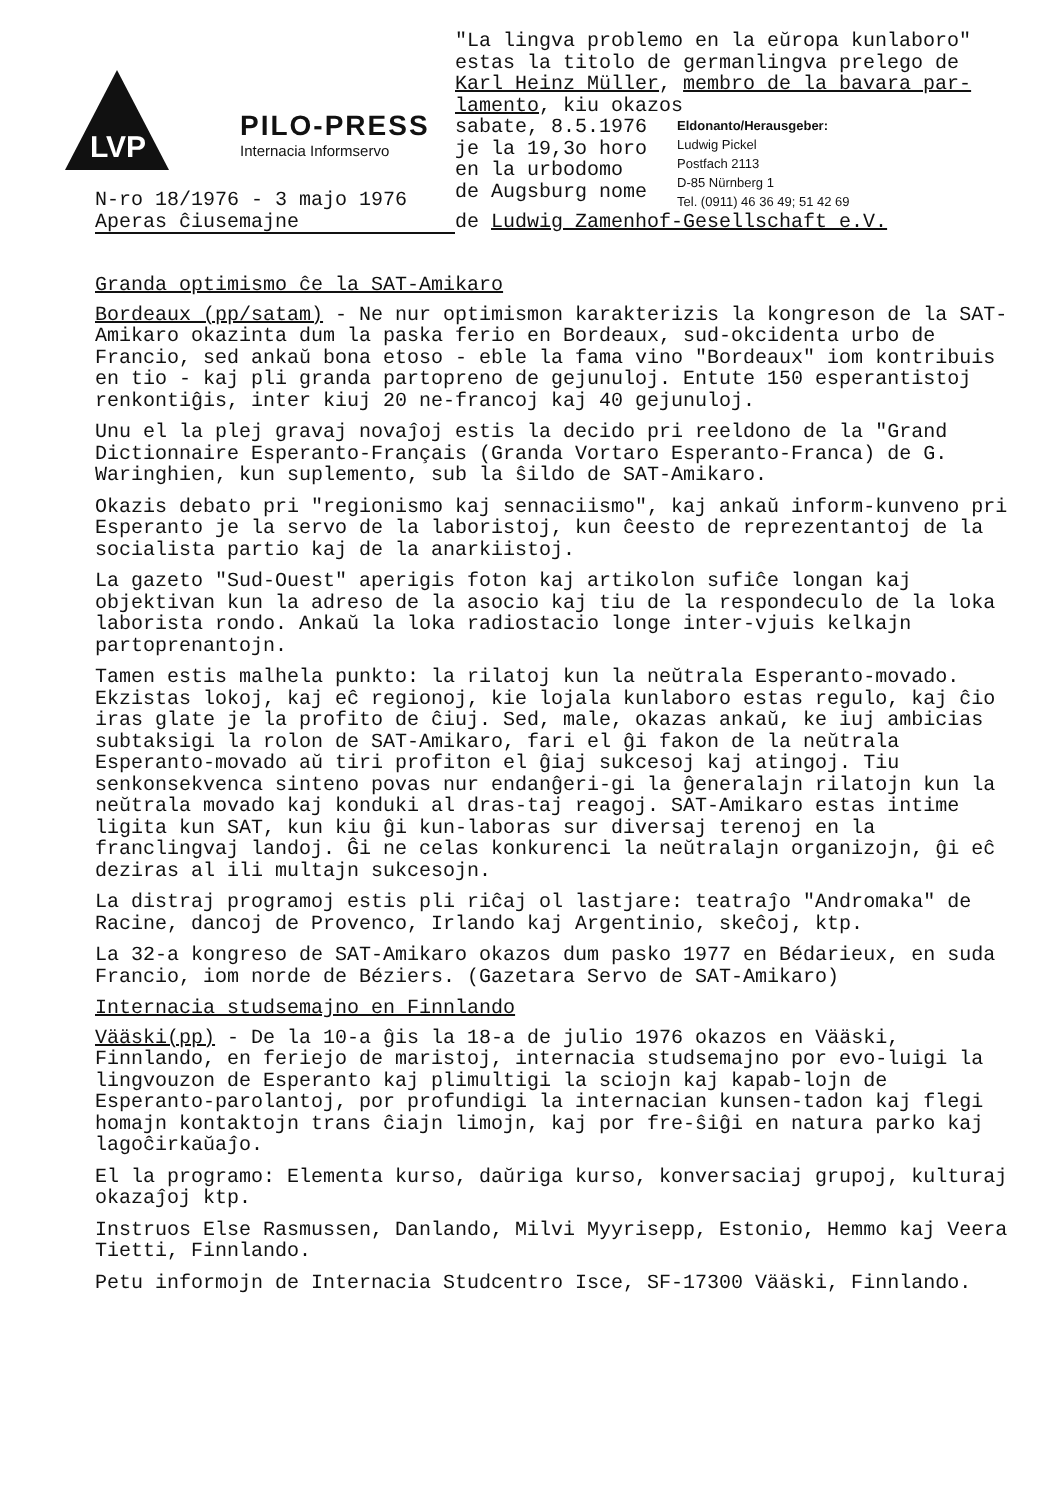LVP
PILO-PRESS
Internacia Informservo
N-ro 18/1976 - 3 majo 1976
Aperas ĉiusemajne
"La lingva problemo en la eŭropa kunlaboro"
estas la titolo de germanlingva prelego de
Karl Heinz Müller, membro de la bavara par-
lamento, kiu okazos
sabate, 8.5.1976
je la 19,3o horo
en la urbodomo
de Augsburg nome
Eldonanto/Herausgeber:
Ludwig Pickel
Postfach 2113
D-85 Nürnberg 1
Tel. (0911) 46 36 49; 51 42 69
de Ludwig Zamenhof-Gesellschaft e.V.
Granda optimismo ĉe la SAT-Amikaro
Bordeaux (pp/satam) - Ne nur optimismon karakterizis la kongreson de la SAT-Amikaro okazinta dum la paska ferio en Bordeaux, sud-okcidenta urbo de Francio, sed ankaŭ bona etoso - eble la fama vino "Bordeaux" iom kontribuis en tio - kaj pli granda partopreno de gejunuloj. Entute 150 esperantistoj renkontiĝis, inter kiuj 20 ne-francoj kaj 40 gejunuloj.
Unu el la plej gravaj novaĵoj estis la decido pri reeldono de la "Grand Dictionnaire Esperanto-Français (Granda Vortaro Esperanto-Franca) de G. Waringhien, kun suplemento, sub la ŝildo de SAT-Amikaro.
Okazis debato pri "regionismo kaj sennaciismo", kaj ankaŭ inform-kunveno pri Esperanto je la servo de la laboristoj, kun ĉeesto de reprezentantoj de la socialista partio kaj de la anarkiistoj.
La gazeto "Sud-Ouest" aperigis foton kaj artikolon sufiĉe longan kaj objektivan kun la adreso de la asocio kaj tiu de la respondeculo de la loka laborista rondo. Ankaŭ la loka radiostacio longe inter-vjuis kelkajn partoprenantojn.
Tamen estis malhela punkto: la rilatoj kun la neŭtrala Esperanto-movado. Ekzistas lokoj, kaj eĉ regionoj, kie lojala kunlaboro estas regulo, kaj ĉio iras glate je la profito de ĉiuj. Sed, male, okazas ankaŭ, ke iuj ambicias subtaksigi la rolon de SAT-Amikaro, fari el ĝi fakon de la neŭtrala Esperanto-movado aŭ tiri profiton el ĝiaj sukcesoj kaj atingoj. Tiu senkonsekvenca sinteno povas nur endanĝeri-gi la ĝeneralajn rilatojn kun la neŭtrala movado kaj konduki al dras-taj reagoj. SAT-Amikaro estas intime ligita kun SAT, kun kiu ĝi kun-laboras sur diversaj terenoj en la franclingvaj landoj. Ĝi ne celas konkurenci la neŭtralajn organizojn, ĝi eĉ deziras al ili multajn sukcesojn.
La distraj programoj estis pli riĉaj ol lastjare: teatraĵo "Andromaka" de Racine, dancoj de Provenco, Irlando kaj Argentinio, skeĉoj, ktp.
La 32-a kongreso de SAT-Amikaro okazos dum pasko 1977 en Bédarieux, en suda Francio, iom norde de Béziers. (Gazetara Servo de SAT-Amikaro)
Internacia studsemajno en Finnlando
Vääski(pp) - De la 10-a ĝis la 18-a de julio 1976 okazos en Vääski, Finnlando, en feriejo de maristoj, internacia studsemajno por evo-luigi la lingvouzon de Esperanto kaj plimultigi la sciojn kaj kapab-lojn de Esperanto-parolantoj, por profundigi la internacian kunsen-tadon kaj flegi homajn kontaktojn trans ĉiajn limojn, kaj por fre-ŝiĝi en natura parko kaj lagoĉirkaŭaĵo.
El la programo: Elementa kurso, daŭriga kurso, konversaciaj grupoj, kulturaj okazaĵoj ktp.
Instruos Else Rasmussen, Danlando, Milvi Myyrisepp, Estonio, Hemmo kaj Veera Tietti, Finnlando.
Petu informojn de Internacia Studcentro Isce, SF-17300 Vääski, Finnlando.